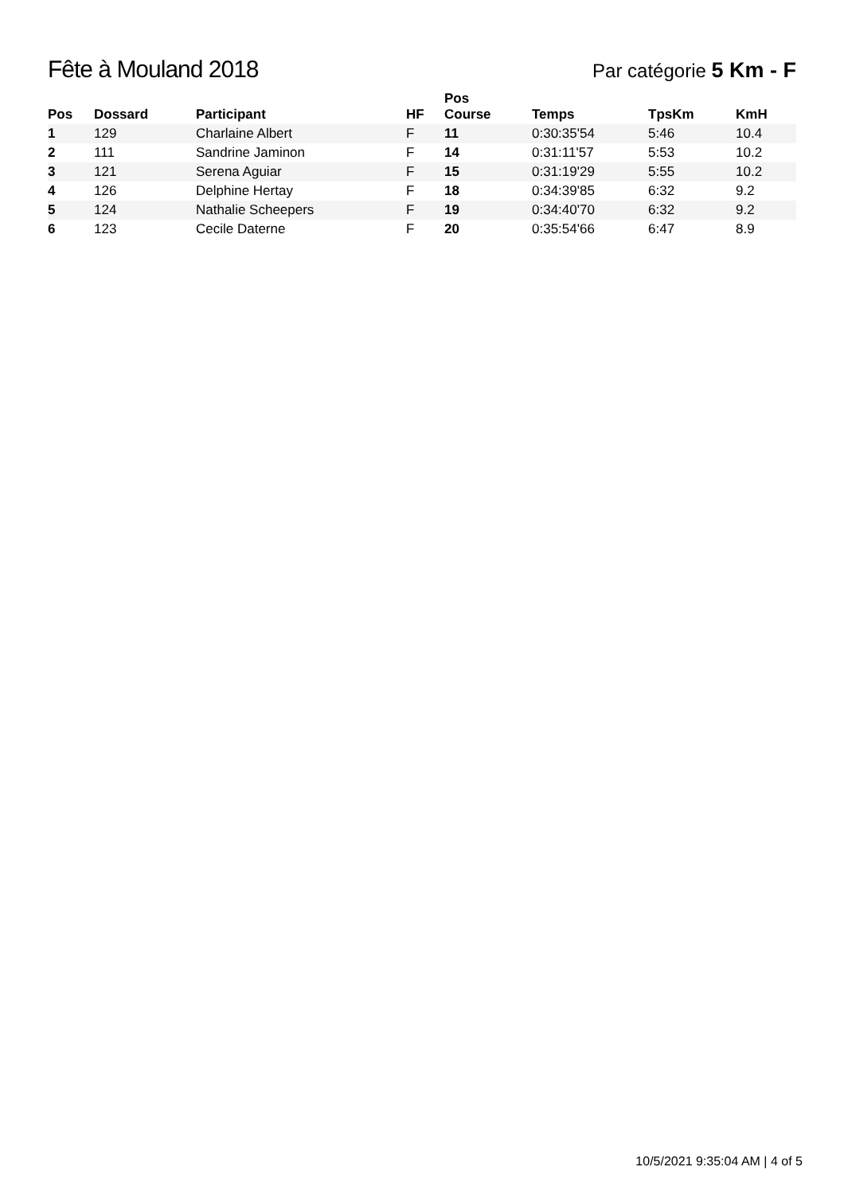Fête à Mouland 2018
Par catégorie 5 Km - F
| Pos | Dossard | Participant | HF | Pos Course | Temps | TpsKm | KmH |
| --- | --- | --- | --- | --- | --- | --- | --- |
| 1 | 129 | Charlaine Albert | F | 11 | 0:30:35'54 | 5:46 | 10.4 |
| 2 | 111 | Sandrine Jaminon | F | 14 | 0:31:11'57 | 5:53 | 10.2 |
| 3 | 121 | Serena Aguiar | F | 15 | 0:31:19'29 | 5:55 | 10.2 |
| 4 | 126 | Delphine Hertay | F | 18 | 0:34:39'85 | 6:32 | 9.2 |
| 5 | 124 | Nathalie Scheepers | F | 19 | 0:34:40'70 | 6:32 | 9.2 |
| 6 | 123 | Cecile Daterne | F | 20 | 0:35:54'66 | 6:47 | 8.9 |
10/5/2021 9:35:04 AM | 4 of 5